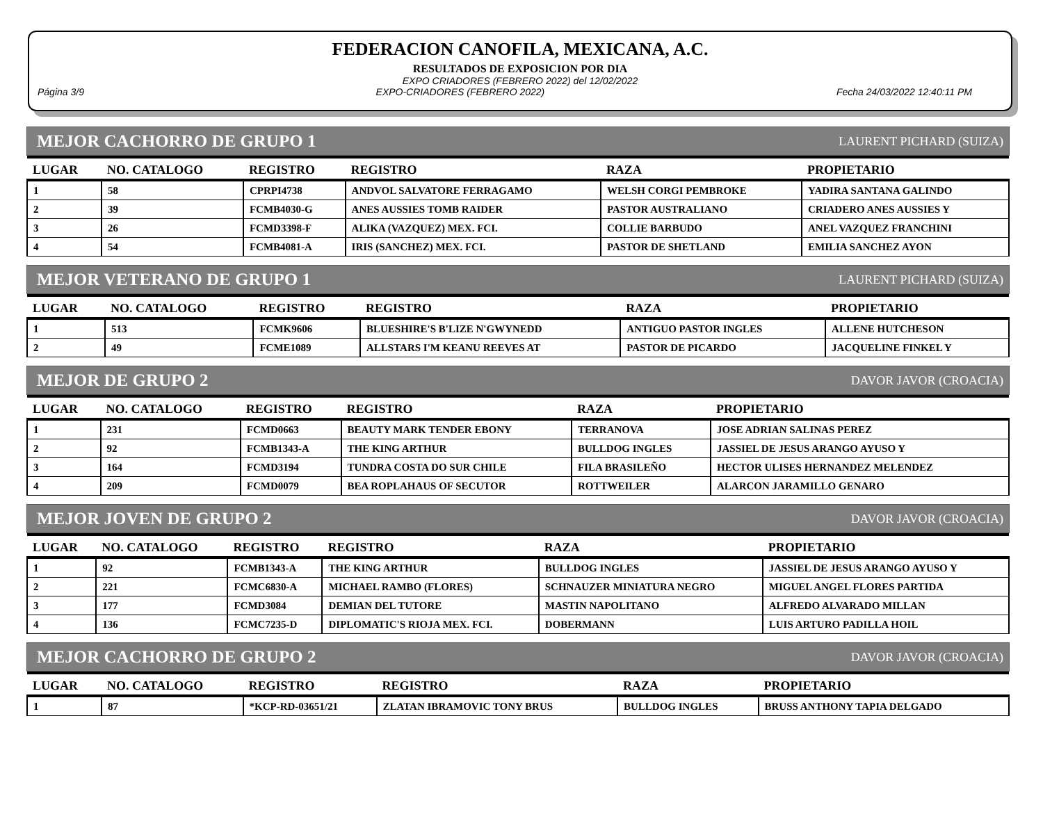FEDERACION CANOFILA, MEXICANA, A.C.
RESULTADOS DE EXPOSICION POR DIA
EXPO CRIADORES (FEBRERO 2022) del 12/02/2022
Página 3/9 EXPO-CRIADORES (FEBRERO 2022) Fecha 24/03/2022 12:40:11 PM
MEJOR CACHORRO DE GRUPO 1 LAURENT PICHARD (SUIZA)
| LUGAR | NO. CATALOGO | REGISTRO | REGISTRO | RAZA | PROPIETARIO |
| --- | --- | --- | --- | --- | --- |
| 1 | 58 | CPRPI4738 | ANDVOL SALVATORE FERRAGAMO | WELSH CORGI PEMBROKE | YADIRA SANTANA GALINDO |
| 2 | 39 | FCMB4030-G | ANES AUSSIES TOMB RAIDER | PASTOR AUSTRALIANO | CRIADERO ANES AUSSIES Y |
| 3 | 26 | FCMD3398-F | ALIKA (VAZQUEZ) MEX. FCI. | COLLIE BARBUDO | ANEL VAZQUEZ FRANCHINI |
| 4 | 54 | FCMB4081-A | IRIS (SANCHEZ) MEX. FCI. | PASTOR DE SHETLAND | EMILIA SANCHEZ AYON |
MEJOR VETERANO DE GRUPO 1 LAURENT PICHARD (SUIZA)
| LUGAR | NO. CATALOGO | REGISTRO | REGISTRO | RAZA | PROPIETARIO |
| --- | --- | --- | --- | --- | --- |
| 1 | 513 | FCMK9606 | BLUESHIRE'S B'LIZE N'GWYNEDD | ANTIGUO PASTOR INGLES | ALLENE HUTCHESON |
| 2 | 49 | FCME1089 | ALLSTARS I'M KEANU REEVES AT | PASTOR DE PICARDO | JACQUELINE FINKEL Y |
MEJOR DE GRUPO 2 DAVOR JAVOR (CROACIA)
| LUGAR | NO. CATALOGO | REGISTRO | REGISTRO | RAZA | PROPIETARIO |
| --- | --- | --- | --- | --- | --- |
| 1 | 231 | FCMD0663 | BEAUTY MARK TENDER EBONY | TERRANOVA | JOSE ADRIAN SALINAS PEREZ |
| 2 | 92 | FCMB1343-A | THE KING ARTHUR | BULLDOG INGLES | JASSIEL DE JESUS ARANGO AYUSO Y |
| 3 | 164 | FCMD3194 | TUNDRA COSTA DO SUR CHILE | FILA BRASILEÑO | HECTOR ULISES HERNANDEZ MELENDEZ |
| 4 | 209 | FCMD0079 | BEA ROPLAHAUS OF SECUTOR | ROTTWEILER | ALARCON JARAMILLO GENARO |
MEJOR JOVEN DE GRUPO 2 DAVOR JAVOR (CROACIA)
| LUGAR | NO. CATALOGO | REGISTRO | REGISTRO | RAZA | PROPIETARIO |
| --- | --- | --- | --- | --- | --- |
| 1 | 92 | FCMB1343-A | THE KING ARTHUR | BULLDOG INGLES | JASSIEL DE JESUS ARANGO AYUSO Y |
| 2 | 221 | FCMC6830-A | MICHAEL RAMBO (FLORES) | SCHNAUZER MINIATURA NEGRO | MIGUEL ANGEL FLORES PARTIDA |
| 3 | 177 | FCMD3084 | DEMIAN DEL TUTORE | MASTIN NAPOLITANO | ALFREDO ALVARADO MILLAN |
| 4 | 136 | FCMC7235-D | DIPLOMATIC'S RIOJA MEX. FCI. | DOBERMANN | LUIS ARTURO PADILLA HOIL |
MEJOR CACHORRO DE GRUPO 2 DAVOR JAVOR (CROACIA)
| LUGAR | NO. CATALOGO | REGISTRO | REGISTRO | RAZA | PROPIETARIO |
| --- | --- | --- | --- | --- | --- |
| 1 | 87 | *KCP-RD-03651/21 | ZLATAN IBRAMOVIC TONY BRUS | BULLDOG INGLES | BRUSS ANTHONY TAPIA DELGADO |